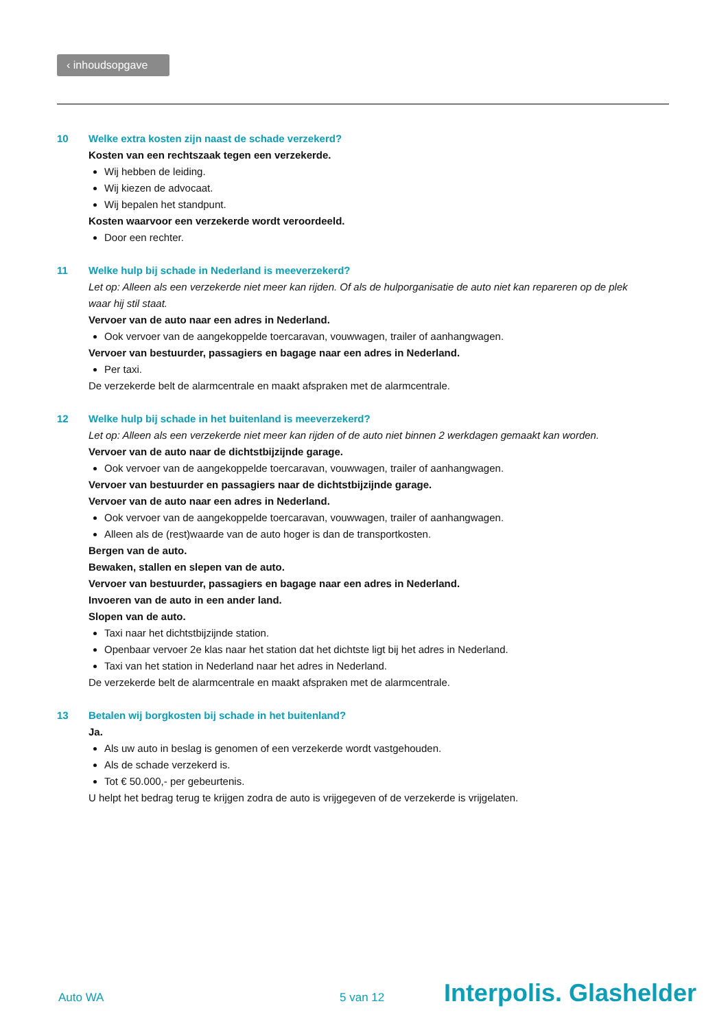‹ inhoudsopgave
10 Welke extra kosten zijn naast de schade verzekerd?
Kosten van een rechtszaak tegen een verzekerde.
Wij hebben de leiding.
Wij kiezen de advocaat.
Wij bepalen het standpunt.
Kosten waarvoor een verzekerde wordt veroordeeld.
Door een rechter.
11 Welke hulp bij schade in Nederland is meeverzekerd?
Let op: Alleen als een verzekerde niet meer kan rijden. Of als de hulporganisatie de auto niet kan repareren op de plek waar hij stil staat.
Vervoer van de auto naar een adres in Nederland.
Ook vervoer van de aangekoppelde toercaravan, vouwwagen, trailer of aanhangwagen.
Vervoer van bestuurder, passagiers en bagage naar een adres in Nederland.
Per taxi.
De verzekerde belt de alarmcentrale en maakt afspraken met de alarmcentrale.
12 Welke hulp bij schade in het buitenland is meeverzekerd?
Let op: Alleen als een verzekerde niet meer kan rijden of de auto niet binnen 2 werkdagen gemaakt kan worden.
Vervoer van de auto naar de dichtstbijzijnde garage.
Ook vervoer van de aangekoppelde toercaravan, vouwwagen, trailer of aanhangwagen.
Vervoer van bestuurder en passagiers naar de dichtstbijzijnde garage.
Vervoer van de auto naar een adres in Nederland.
Ook vervoer van de aangekoppelde toercaravan, vouwwagen, trailer of aanhangwagen.
Alleen als de (rest)waarde van de auto hoger is dan de transportkosten.
Bergen van de auto.
Bewaken, stallen en slepen van de auto.
Vervoer van bestuurder, passagiers en bagage naar een adres in Nederland.
Invoeren van de auto in een ander land.
Slopen van de auto.
Taxi naar het dichtstbijzijnde station.
Openbaar vervoer 2e klas naar het station dat het dichtste ligt bij het adres in Nederland.
Taxi van het station in Nederland naar het adres in Nederland.
De verzekerde belt de alarmcentrale en maakt afspraken met de alarmcentrale.
13 Betalen wij borgkosten bij schade in het buitenland?
Ja.
Als uw auto in beslag is genomen of een verzekerde wordt vastgehouden.
Als de schade verzekerd is.
Tot € 50.000,- per gebeurtenis.
U helpt het bedrag terug te krijgen zodra de auto is vrijgegeven of de verzekerde is vrijgelaten.
Auto WA 5 van 12 Interpolis. Glashelder